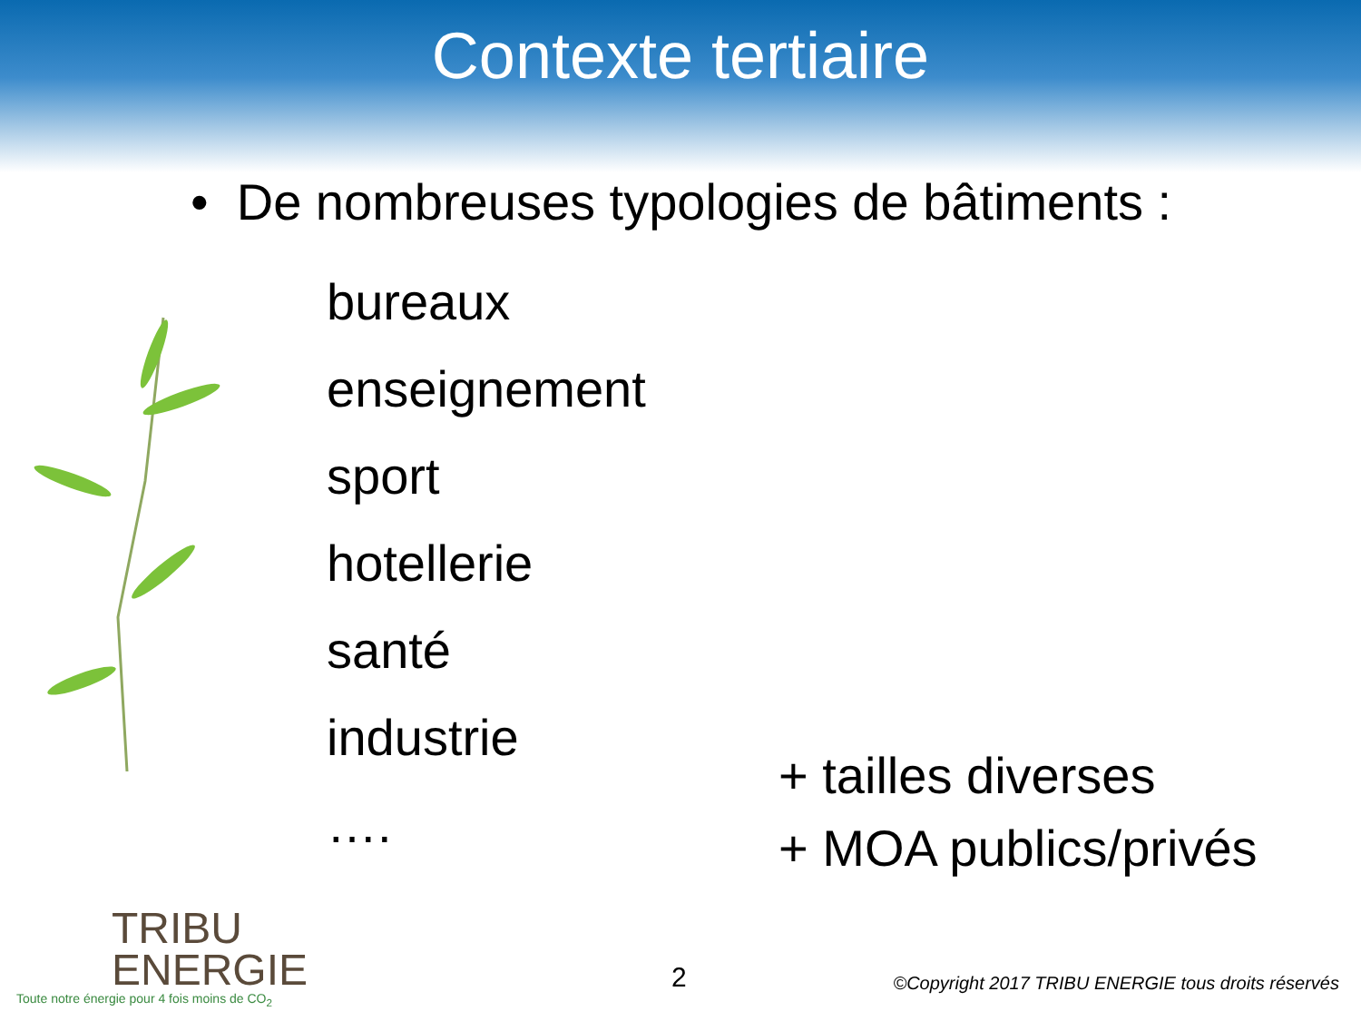Contexte tertiaire
• De nombreuses typologies de bâtiments :
bureaux
enseignement
sport
hotellerie
santé
industrie
….
+ tailles diverses
+ MOA publics/privés
TRIBU
ENERGIE
Toute notre énergie pour 4 fois moins de CO<sub>2</sub>
2
©Copyright 2017 TRIBU ENERGIE tous droits réservés